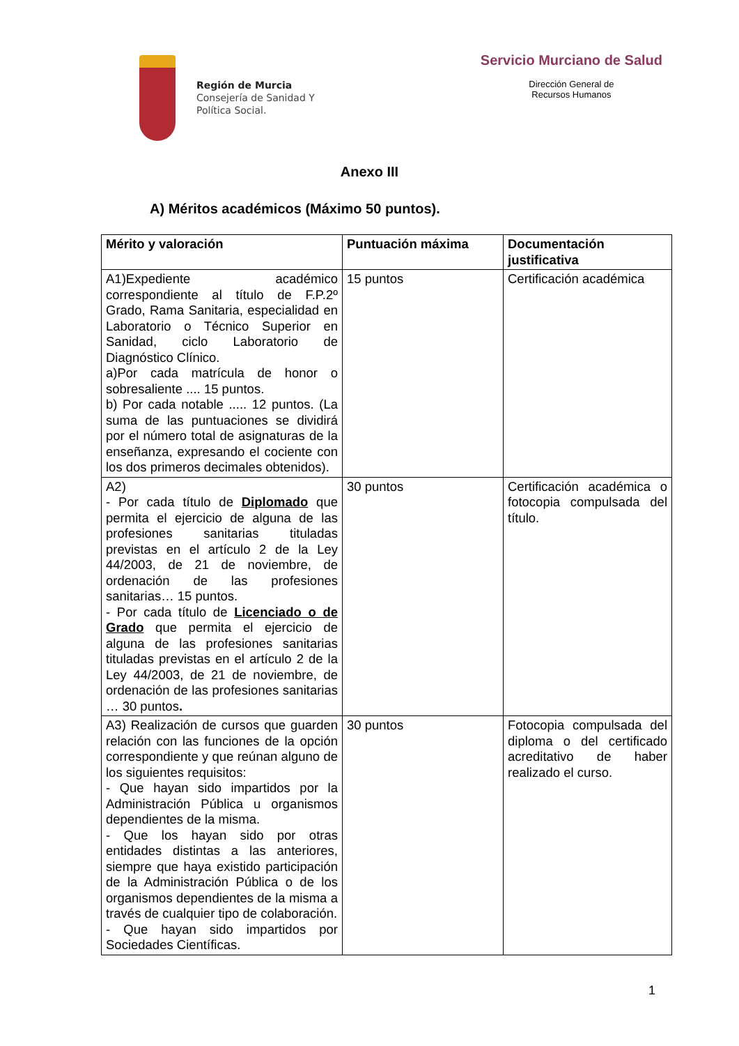Región de Murcia
Consejería de Sanidad Y
Política Social.
Servicio Murciano de Salud
Dirección General de
Recursos Humanos
Anexo III
A) Méritos académicos (Máximo 50 puntos).
| Mérito y valoración | Puntuación máxima | Documentación justificativa |
| --- | --- | --- |
| A1)Expediente académico correspondiente al título de F.P.2º Grado, Rama Sanitaria, especialidad en Laboratorio o Técnico Superior en Sanidad, ciclo Laboratorio de Diagnóstico Clínico. a)Por cada matrícula de honor o sobresaliente .... 15 puntos. b) Por cada notable ..... 12 puntos. (La suma de las puntuaciones se dividirá por el número total de asignaturas de la enseñanza, expresando el cociente con los dos primeros decimales obtenidos). | 15 puntos | Certificación académica |
| A2) - Por cada título de Diplomado que permita el ejercicio de alguna de las profesiones sanitarias tituladas previstas en el artículo 2 de la Ley 44/2003, de 21 de noviembre, de ordenación de las profesiones sanitarias… 15 puntos. - Por cada título de Licenciado o de Grado que permita el ejercicio de alguna de las profesiones sanitarias tituladas previstas en el artículo 2 de la Ley 44/2003, de 21 de noviembre, de ordenación de las profesiones sanitarias … 30 puntos . | 30 puntos | Certificación académica o fotocopia compulsada del título. |
| A3) Realización de cursos que guarden relación con las funciones de la opción correspondiente y que reúnan alguno de los siguientes requisitos: - Que hayan sido impartidos por la Administración Pública u organismos dependientes de la misma. - Que los hayan sido por otras entidades distintas a las anteriores, siempre que haya existido participación de la Administración Pública o de los organismos dependientes de la misma a través de cualquier tipo de colaboración. - Que hayan sido impartidos por Sociedades Científicas. | 30 puntos | Fotocopia compulsada del diploma o del certificado acreditativo de haber realizado el curso. |
1